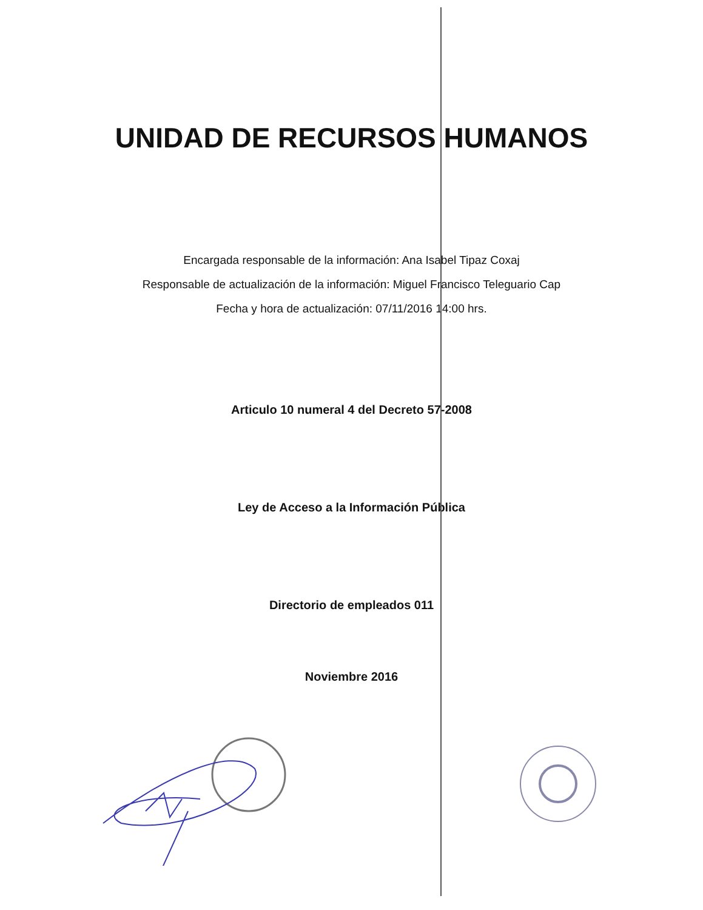UNIDAD DE RECURSOS HUMANOS
Encargada responsable de la información: Ana Isabel Tipaz Coxaj
Responsable de actualización de la información: Miguel Francisco Teleguario Cap
Fecha y hora de actualización: 07/11/2016 14:00 hrs.
Articulo 10 numeral 4 del Decreto 57-2008
Ley de Acceso a la Información Pública
Directorio de empleados 011
Noviembre 2016